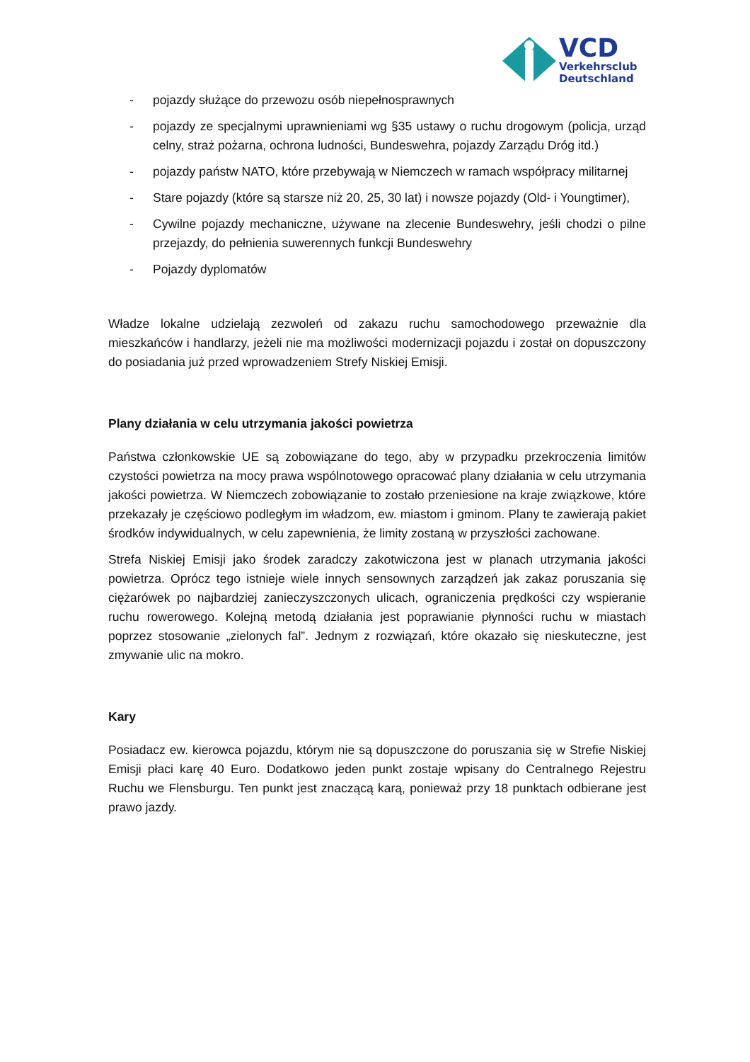VCD
Verkehrsclub
Deutschland
- pojazdy służące do przewozu osób niepełnosprawnych
- pojazdy ze specjalnymi uprawnieniami wg §35 ustawy o ruchu drogowym (policja, urząd celny, straż pożarna, ochrona ludności, Bundeswehra, pojazdy Zarządu Dróg itd.)
- pojazdy państw NATO, które przebywają w Niemczech w ramach współpracy militarnej
- Stare pojazdy (które są starsze niż 20, 25, 30 lat) i nowsze pojazdy (Old- i Youngtimer),
- Cywilne pojazdy mechaniczne, używane na zlecenie Bundeswehry, jeśli chodzi o pilne przejazdy, do pełnienia suwerennych funkcji Bundeswehry
- Pojazdy dyplomatów
Władze lokalne udzielają zezwoleń od zakazu ruchu samochodowego przeważnie dla mieszkańców i handlarzy, jeżeli nie ma możliwości modernizacji pojazdu i został on dopuszczony do posiadania już przed wprowadzeniem Strefy Niskiej Emisji.
Plany działania w celu utrzymania jakości powietrza
Państwa członkowskie UE są zobowiązane do tego, aby w przypadku przekroczenia limitów czystości powietrza na mocy prawa wspólnotowego opracować plany działania w celu utrzymania jakości powietrza. W Niemczech zobowiązanie to zostało przeniesione na kraje związkowe, które przekazały je częściowo podległym im władzom, ew. miastom i gminom. Plany te zawierają pakiet środków indywidualnych, w celu zapewnienia, że limity zostaną w przyszłości zachowane.
Strefa Niskiej Emisji jako środek zaradczy zakotwiczona jest w planach utrzymania jakości powietrza. Oprócz tego istnieje wiele innych sensownych zarządzeń jak zakaz poruszania się ciężarówek po najbardziej zanieczyszczonych ulicach, ograniczenia prędkości czy wspieranie ruchu rowerowego. Kolejną metodą działania jest poprawianie płynności ruchu w miastach poprzez stosowanie „zielonych fal”. Jednym z rozwiązań, które okazało się nieskuteczne, jest zmywanie ulic na mokro.
Kary
Posiadacz ew. kierowca pojazdu, którym nie są dopuszczone do poruszania się w Strefie Niskiej Emisji płaci karę 40 Euro. Dodatkowo jeden punkt zostaje wpisany do Centralnego Rejestru Ruchu we Flensburgu. Ten punkt jest znaczącą karą, ponieważ przy 18 punktach odbierane jest prawo jazdy.